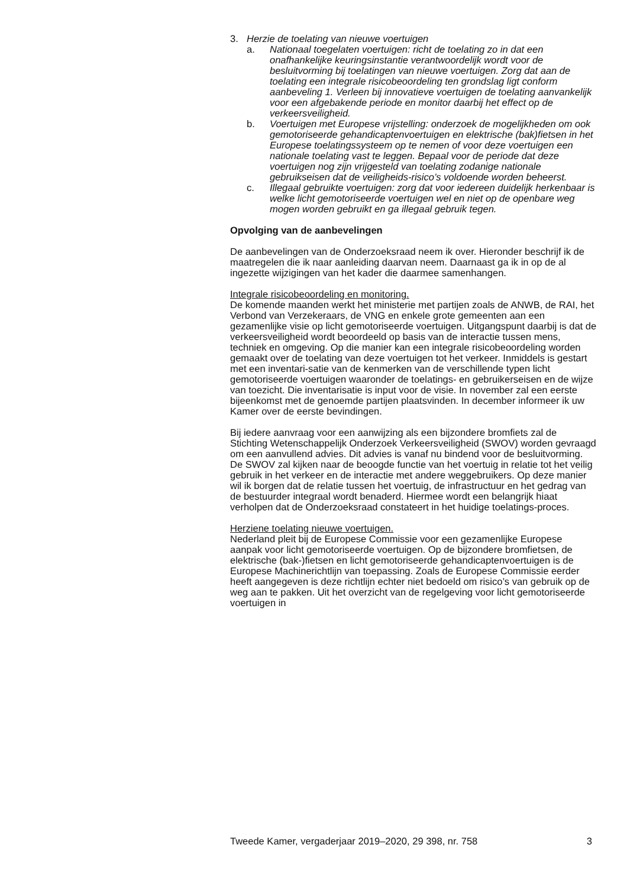3. Herzie de toelating van nieuwe voertuigen
a. Nationaal toegelaten voertuigen: richt de toelating zo in dat een onafhankelijke keuringsinstantie verantwoordelijk wordt voor de besluitvorming bij toelatingen van nieuwe voertuigen. Zorg dat aan de toelating een integrale risicobeoordeling ten grondslag ligt conform aanbeveling 1. Verleen bij innovatieve voertuigen de toelating aanvankelijk voor een afgebakende periode en monitor daarbij het effect op de verkeersveiligheid.
b. Voertuigen met Europese vrijstelling: onderzoek de mogelijkheden om ook gemotoriseerde gehandicaptenvoertuigen en elektrische (bak)fietsen in het Europese toelatingssysteem op te nemen of voor deze voertuigen een nationale toelating vast te leggen. Bepaal voor de periode dat deze voertuigen nog zijn vrijgesteld van toelating zodanige nationale gebruikseisen dat de veiligheids-risico’s voldoende worden beheerst.
c. Illegaal gebruikte voertuigen: zorg dat voor iedereen duidelijk herkenbaar is welke licht gemotoriseerde voertuigen wel en niet op de openbare weg mogen worden gebruikt en ga illegaal gebruik tegen.
Opvolging van de aanbevelingen
De aanbevelingen van de Onderzoeksraad neem ik over. Hieronder beschrijf ik de maatregelen die ik naar aanleiding daarvan neem. Daarnaast ga ik in op de al ingezette wijzigingen van het kader die daarmee samenhangen.
Integrale risicobeoordeling en monitoring.
De komende maanden werkt het ministerie met partijen zoals de ANWB, de RAI, het Verbond van Verzekeraars, de VNG en enkele grote gemeenten aan een gezamenlijke visie op licht gemotoriseerde voertuigen. Uitgangspunt daarbij is dat de verkeersveiligheid wordt beoordeeld op basis van de interactie tussen mens, techniek en omgeving. Op die manier kan een integrale risicobeoordeling worden gemaakt over de toelating van deze voertuigen tot het verkeer. Inmiddels is gestart met een inventari-satie van de kenmerken van de verschillende typen licht gemotoriseerde voertuigen waaronder de toelatings- en gebruikerseisen en de wijze van toezicht. Die inventarisatie is input voor de visie. In november zal een eerste bijeenkomst met de genoemde partijen plaatsvinden. In december informeer ik uw Kamer over de eerste bevindingen.
Bij iedere aanvraag voor een aanwijzing als een bijzondere bromfiets zal de Stichting Wetenschappelijk Onderzoek Verkeersveiligheid (SWOV) worden gevraagd om een aanvullend advies. Dit advies is vanaf nu bindend voor de besluitvorming. De SWOV zal kijken naar de beoogde functie van het voertuig in relatie tot het veilig gebruik in het verkeer en de interactie met andere weggebruikers. Op deze manier wil ik borgen dat de relatie tussen het voertuig, de infrastructuur en het gedrag van de bestuurder integraal wordt benaderd. Hiermee wordt een belangrijk hiaat verholpen dat de Onderzoeksraad constateert in het huidige toelatings-proces.
Herziene toelating nieuwe voertuigen.
Nederland pleit bij de Europese Commissie voor een gezamenlijke Europese aanpak voor licht gemotoriseerde voertuigen. Op de bijzondere bromfietsen, de elektrische (bak-)fietsen en licht gemotoriseerde gehandicaptenvoertuigen is de Europese Machinerichtlijn van toepassing. Zoals de Europese Commissie eerder heeft aangegeven is deze richtlijn echter niet bedoeld om risico’s van gebruik op de weg aan te pakken. Uit het overzicht van de regelgeving voor licht gemotoriseerde voertuigen in
Tweede Kamer, vergaderjaar 2019–2020, 29 398, nr. 758 3